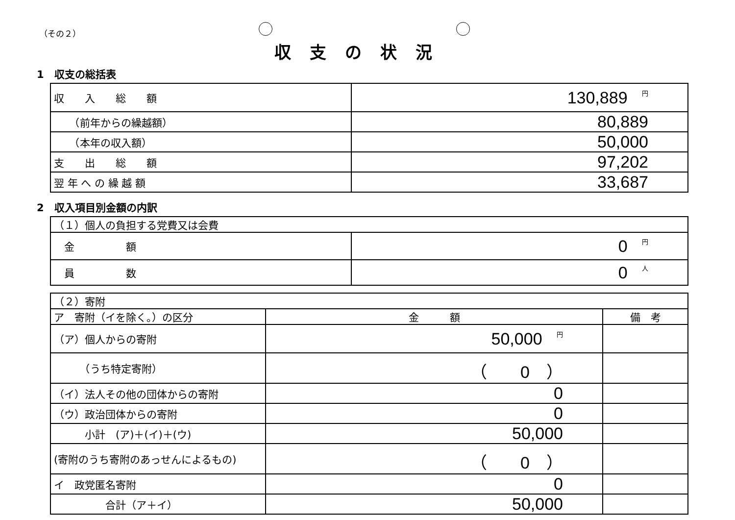（その２）
収支の状況
1　収支の総括表
| 収 入 総 額 | 130,889 円 |
| （前年からの繰越額） | 80,889 |
| （本年の収入額） | 50,000 |
| 支 出 総 額 | 97,202 |
| 翌 年 へ の 繰 越 額 | 33,687 |
2　収入項目別金額の内訳
| （１）個人の負担する党費又は会費 | |
| 金 額 | 0 円 |
| 員 数 | 0 人 |
| （２）寄附 | | |
| ア 寄附（イを除く。）の区分 | 金 額 | 備 考 |
| （ア）個人からの寄附 | 50,000 円 | |
| （うち特定寄附） | （ 0 ） | |
| （イ）法人その他の団体からの寄附 | 0 | |
| （ウ）政治団体からの寄附 | 0 | |
| 小計 (ア)＋(イ)＋(ウ) | 50,000 | |
| (寄附のうち寄附のあっせんによるもの) | （ 0 ） | |
| イ 政党匿名寄附 | 0 | |
| 合計（ア＋イ） | 50,000 | |